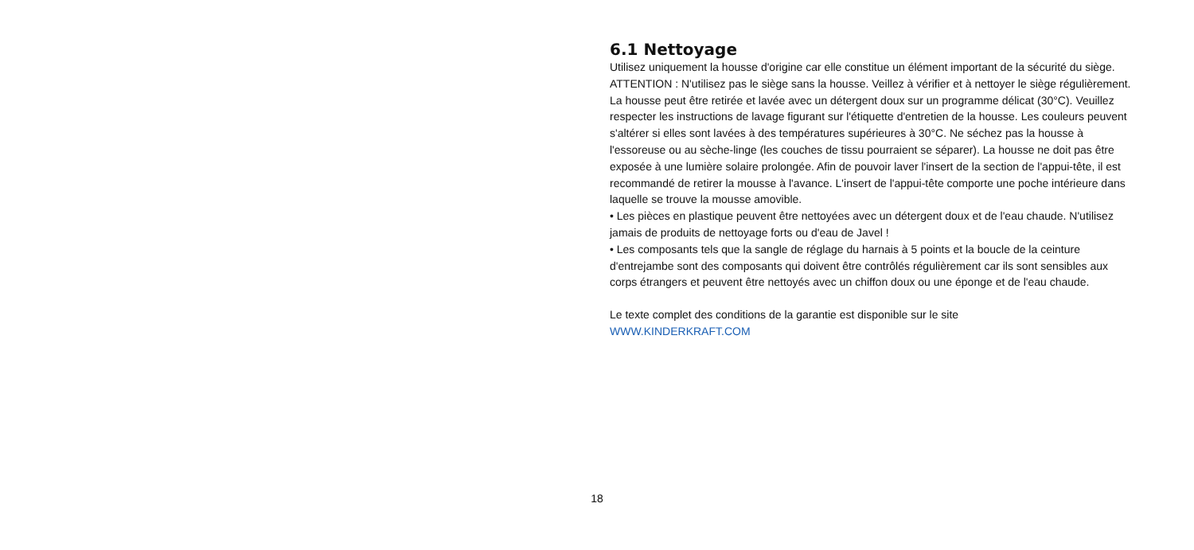6.1 Nettoyage
Utilisez uniquement la housse d'origine car elle constitue un élément important de la sécurité du siège. ATTENTION : N'utilisez pas le siège sans la housse. Veillez à vérifier et à nettoyer le siège régulièrement. La housse peut être retirée et lavée avec un détergent doux sur un programme délicat (30°C). Veuillez respecter les instructions de lavage figurant sur l'étiquette d'entretien de la housse. Les couleurs peuvent s'altérer si elles sont lavées à des températures supérieures à 30°C. Ne séchez pas la housse à l'essoreuse ou au sèche-linge (les couches de tissu pourraient se séparer). La housse ne doit pas être exposée à une lumière solaire prolongée. Afin de pouvoir laver l'insert de la section de l'appui-tête, il est recommandé de retirer la mousse à l'avance. L'insert de l'appui-tête comporte une poche intérieure dans laquelle se trouve la mousse amovible.
• Les pièces en plastique peuvent être nettoyées avec un détergent doux et de l'eau chaude. N'utilisez jamais de produits de nettoyage forts ou d'eau de Javel !
• Les composants tels que la sangle de réglage du harnais à 5 points et la boucle de la ceinture d'entrejambe sont des composants qui doivent être contrôlés régulièrement car ils sont sensibles aux corps étrangers et peuvent être nettoyés avec un chiffon doux ou une éponge et de l'eau chaude.
Le texte complet des conditions de la garantie est disponible sur le site
WWW.KINDERKRAFT.COM
18